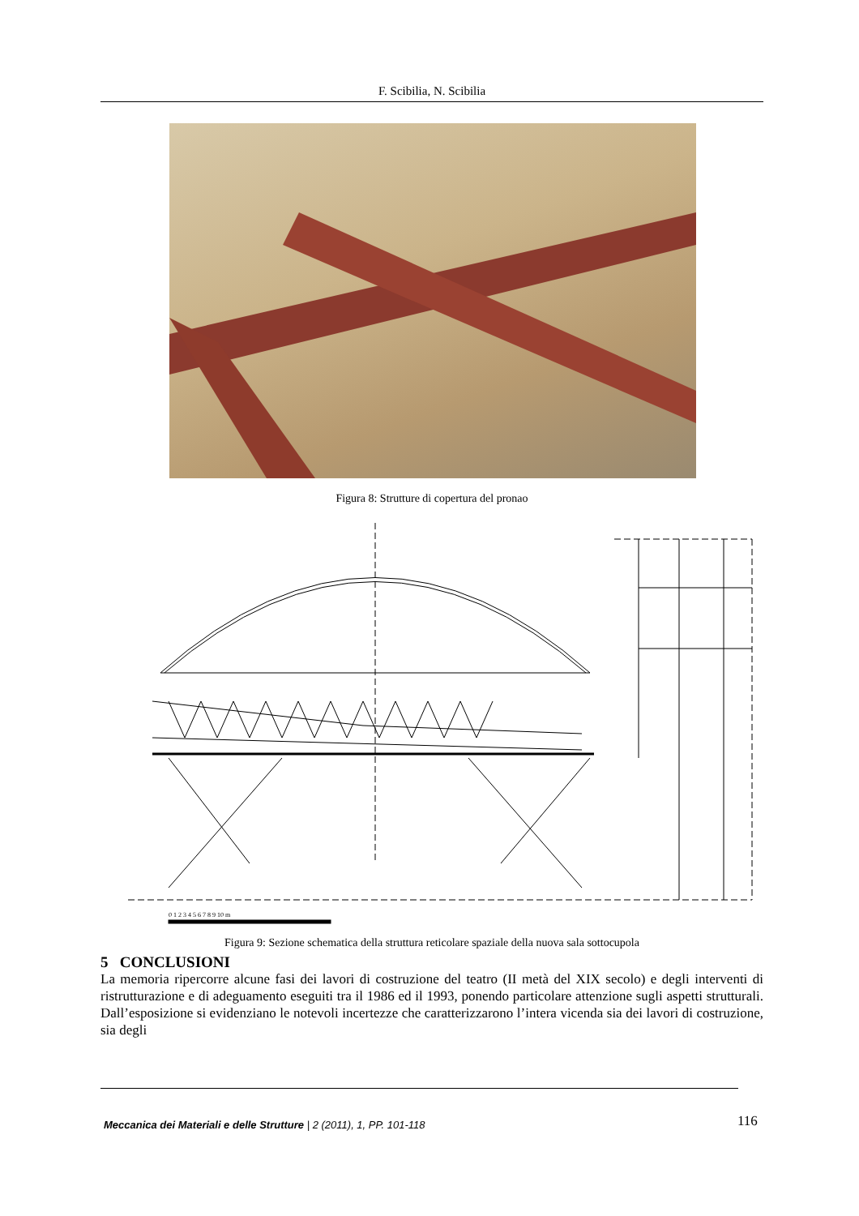F. Scibilia, N. Scibilia
Figura 8: Strutture di copertura del pronao
0 1 2 3 4 5 6 7 8 9 10 m
Figura 9: Sezione schematica della struttura reticolare spaziale della nuova sala sottocupola
5 CONCLUSIONI
La memoria ripercorre alcune fasi dei lavori di costruzione del teatro (II metà del XIX secolo) e degli interventi di ristrutturazione e di adeguamento eseguiti tra il 1986 ed il 1993, ponendo particolare attenzione sugli aspetti strutturali. Dall’esposizione si evidenziano le notevoli incertezze che caratterizzarono l’intera vicenda sia dei lavori di costruzione, sia degli
Meccanica dei Materiali e delle Strutture | 2 (2011), 1, PP. 101-118
116